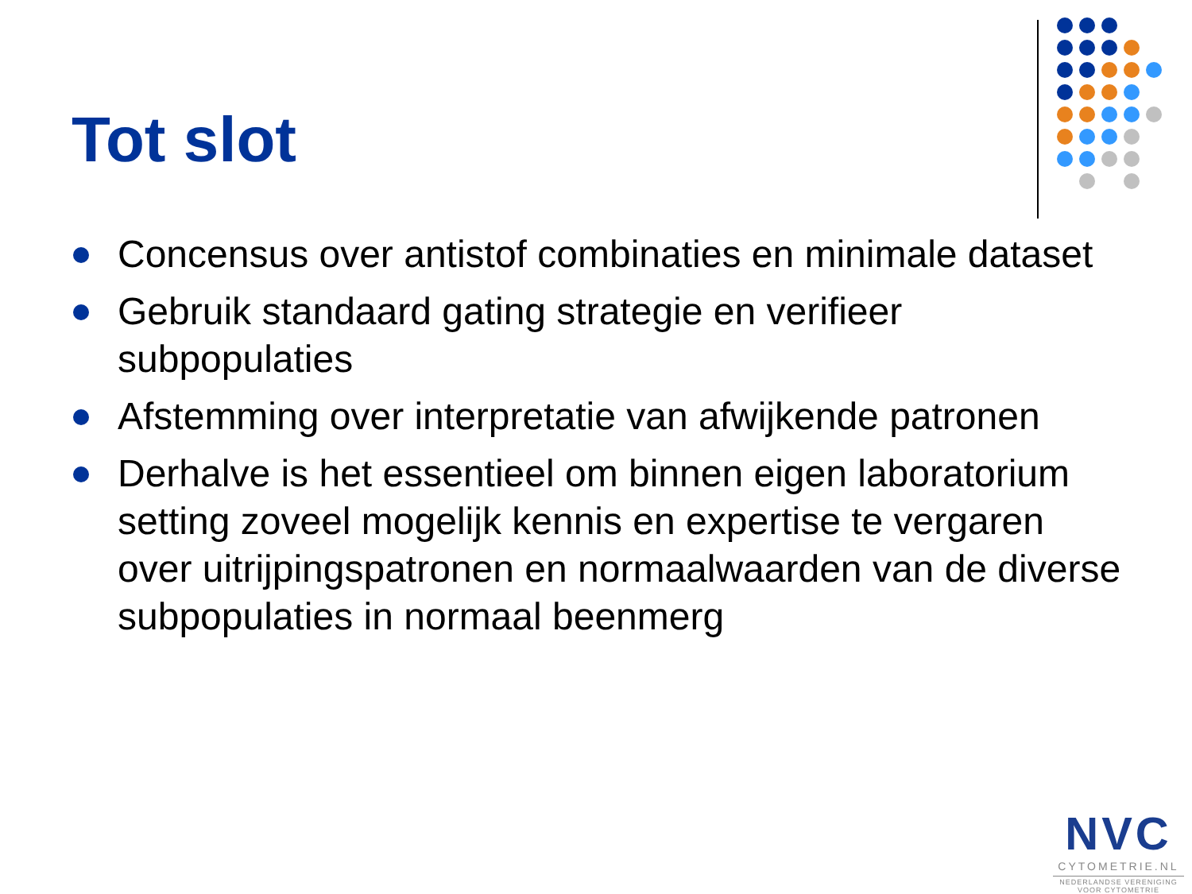Tot slot
Concensus over antistof combinaties en minimale dataset
Gebruik standaard gating strategie en verifieer subpopulaties
Afstemming over interpretatie van afwijkende patronen
Derhalve is het essentieel om binnen eigen laboratorium setting zoveel mogelijk kennis en expertise te vergaren over uitrijpingspatronen en normaalwaarden van de diverse subpopulaties in normaal beenmerg
NVC
CYTOMETRIE.NL
NEDERLANDSE VERENIGING
VOOR CYTOMETRIE